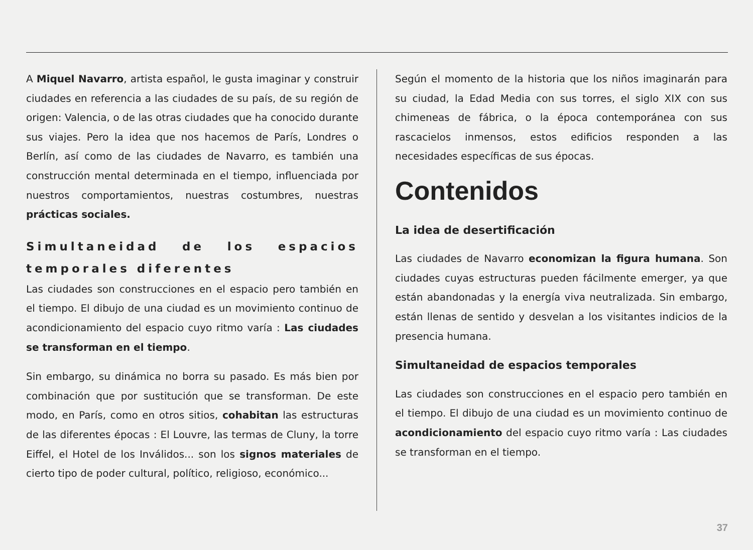A Miquel Navarro, artista español, le gusta imaginar y construir ciudades en referencia a las ciudades de su país, de su región de origen: Valencia, o de las otras ciudades que ha conocido durante sus viajes. Pero la idea que nos hacemos de París, Londres o Berlín, así como de las ciudades de Navarro, es también una construcción mental determinada en el tiempo, influenciada por nuestros comportamientos, nuestras costumbres, nuestras prácticas sociales.
Simultaneidad de los espacios temporales diferentes
Las ciudades son construcciones en el espacio pero también en el tiempo. El dibujo de una ciudad es un movimiento continuo de acondicionamiento del espacio cuyo ritmo varía : Las ciudades se transforman en el tiempo.
Sin embargo, su dinámica no borra su pasado. Es más bien por combinación que por sustitución que se transforman. De este modo, en París, como en otros sitios, cohabitan las estructuras de las diferentes épocas : El Louvre, las termas de Cluny, la torre Eiffel, el Hotel de los Inválidos... son los signos materiales de cierto tipo de poder cultural, político, religioso, económico...
Según el momento de la historia que los niños imaginarán para su ciudad, la Edad Media con sus torres, el siglo XIX con sus chimeneas de fábrica, o la época contemporánea con sus rascacielos inmensos, estos edificios responden a las necesidades específicas de sus épocas.
Contenidos
La idea de desertificación
Las ciudades de Navarro economizan la figura humana. Son ciudades cuyas estructuras pueden fácilmente emerger, ya que están abandonadas y la energía viva neutralizada. Sin embargo, están llenas de sentido y desvelan a los visitantes indicios de la presencia humana.
Simultaneidad de espacios temporales
Las ciudades son construcciones en el espacio pero también en el tiempo. El dibujo de una ciudad es un movimiento continuo de acondicionamiento del espacio cuyo ritmo varía : Las ciudades se transforman en el tiempo.
37